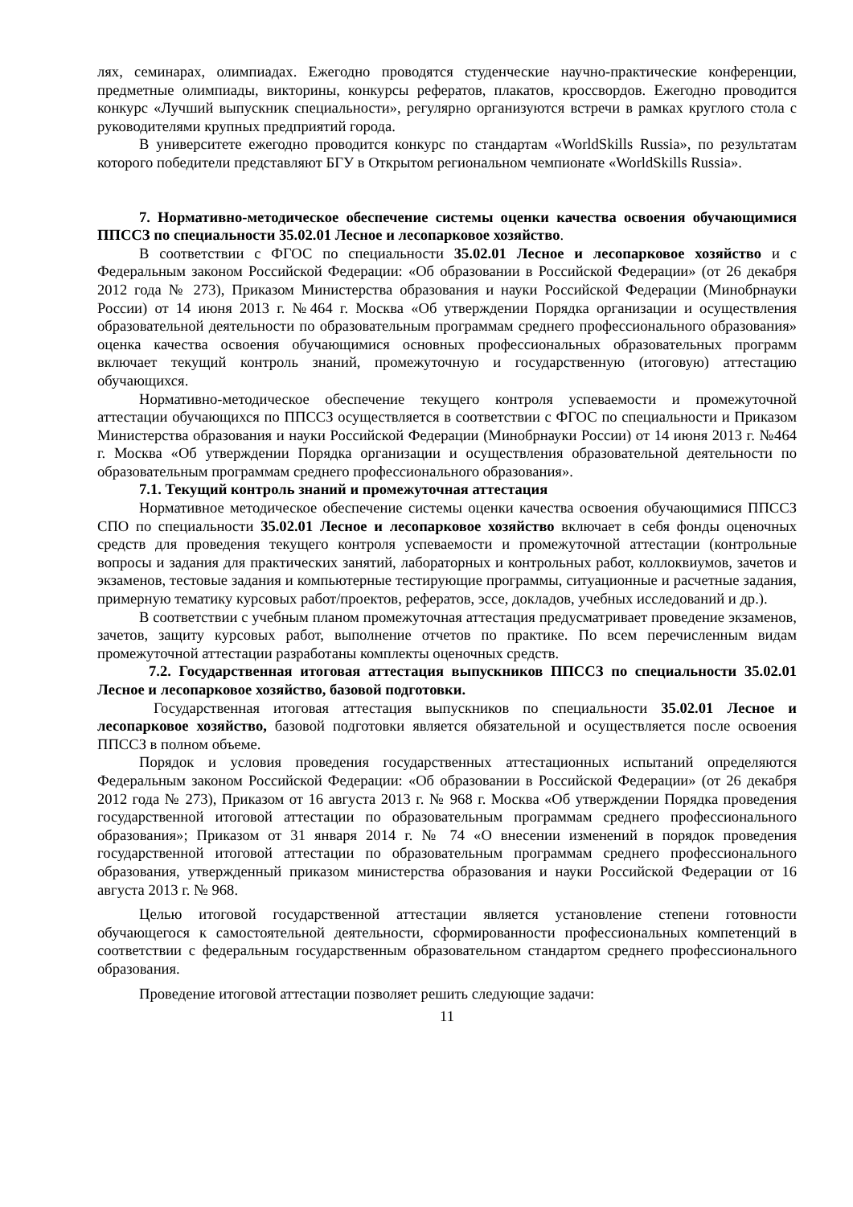лях, семинарах, олимпиадах. Ежегодно проводятся студенческие научно-практические конференции, предметные олимпиады, викторины, конкурсы рефератов, плакатов, кроссвордов. Ежегодно проводится конкурс «Лучший выпускник специальности», регулярно организуются встречи в рамках круглого стола с руководителями крупных предприятий города.
В университете ежегодно проводится конкурс по стандартам «WorldSkills Russia», по результатам которого победители представляют БГУ в Открытом региональном чемпионате «WorldSkills Russia».
7. Нормативно-методическое обеспечение системы оценки качества освоения обучающимися ППССЗ по специальности 35.02.01 Лесное и лесопарковое хозяйство.
В соответствии с ФГОС по специальности 35.02.01 Лесное и лесопарковое хозяйство и с Федеральным законом Российской Федерации: «Об образовании в Российской Федерации» (от 26 декабря 2012 года № 273), Приказом Министерства образования и науки Российской Федерации (Минобрнауки России) от 14 июня 2013 г. №464 г. Москва «Об утверждении Порядка организации и осуществления образовательной деятельности по образовательным программам среднего профессионального образования» оценка качества освоения обучающимися основных профессиональных образовательных программ включает текущий контроль знаний, промежуточную и государственную (итоговую) аттестацию обучающихся.
Нормативно-методическое обеспечение текущего контроля успеваемости и промежуточной аттестации обучающихся по ППССЗ осуществляется в соответствии с ФГОС по специальности и Приказом Министерства образования и науки Российской Федерации (Минобрнауки России) от 14 июня 2013 г. №464 г. Москва «Об утверждении Порядка организации и осуществления образовательной деятельности по образовательным программам среднего профессионального образования».
7.1. Текущий контроль знаний и промежуточная аттестация
Нормативное методическое обеспечение системы оценки качества освоения обучающимися ППССЗ СПО по специальности 35.02.01 Лесное и лесопарковое хозяйство включает в себя фонды оценочных средств для проведения текущего контроля успеваемости и промежуточной аттестации (контрольные вопросы и задания для практических занятий, лабораторных и контрольных работ, коллоквиумов, зачетов и экзаменов, тестовые задания и компьютерные тестирующие программы, ситуационные и расчетные задания, примерную тематику курсовых работ/проектов, рефератов, эссе, докладов, учебных исследований и др.).
В соответствии с учебным планом промежуточная аттестация предусматривает проведение экзаменов, зачетов, защиту курсовых работ, выполнение отчетов по практике. По всем перечисленным видам промежуточной аттестации разработаны комплекты оценочных средств.
7.2. Государственная итоговая аттестация выпускников ППССЗ по специальности 35.02.01 Лесное и лесопарковое хозяйство, базовой подготовки.
Государственная итоговая аттестация выпускников по специальности 35.02.01 Лесное и лесопарковое хозяйство, базовой подготовки является обязательной и осуществляется после освоения ППССЗ в полном объеме.
Порядок и условия проведения государственных аттестационных испытаний определяются Федеральным законом Российской Федерации: «Об образовании в Российской Федерации» (от 26 декабря 2012 года № 273), Приказом от 16 августа 2013 г. № 968 г. Москва «Об утверждении Порядка проведения государственной итоговой аттестации по образовательным программам среднего профессионального образования»; Приказом от 31 января 2014 г. № 74 «О внесении изменений в порядок проведения государственной итоговой аттестации по образовательным программам среднего профессионального образования, утвержденный приказом министерства образования и науки Российской Федерации от 16 августа 2013 г. № 968.
Целью итоговой государственной аттестации является установление степени готовности обучающегося к самостоятельной деятельности, сформированности профессиональных компетенций в соответствии с федеральным государственным образовательном стандартом среднего профессионального образования.
Проведение итоговой аттестации позволяет решить следующие задачи:
11